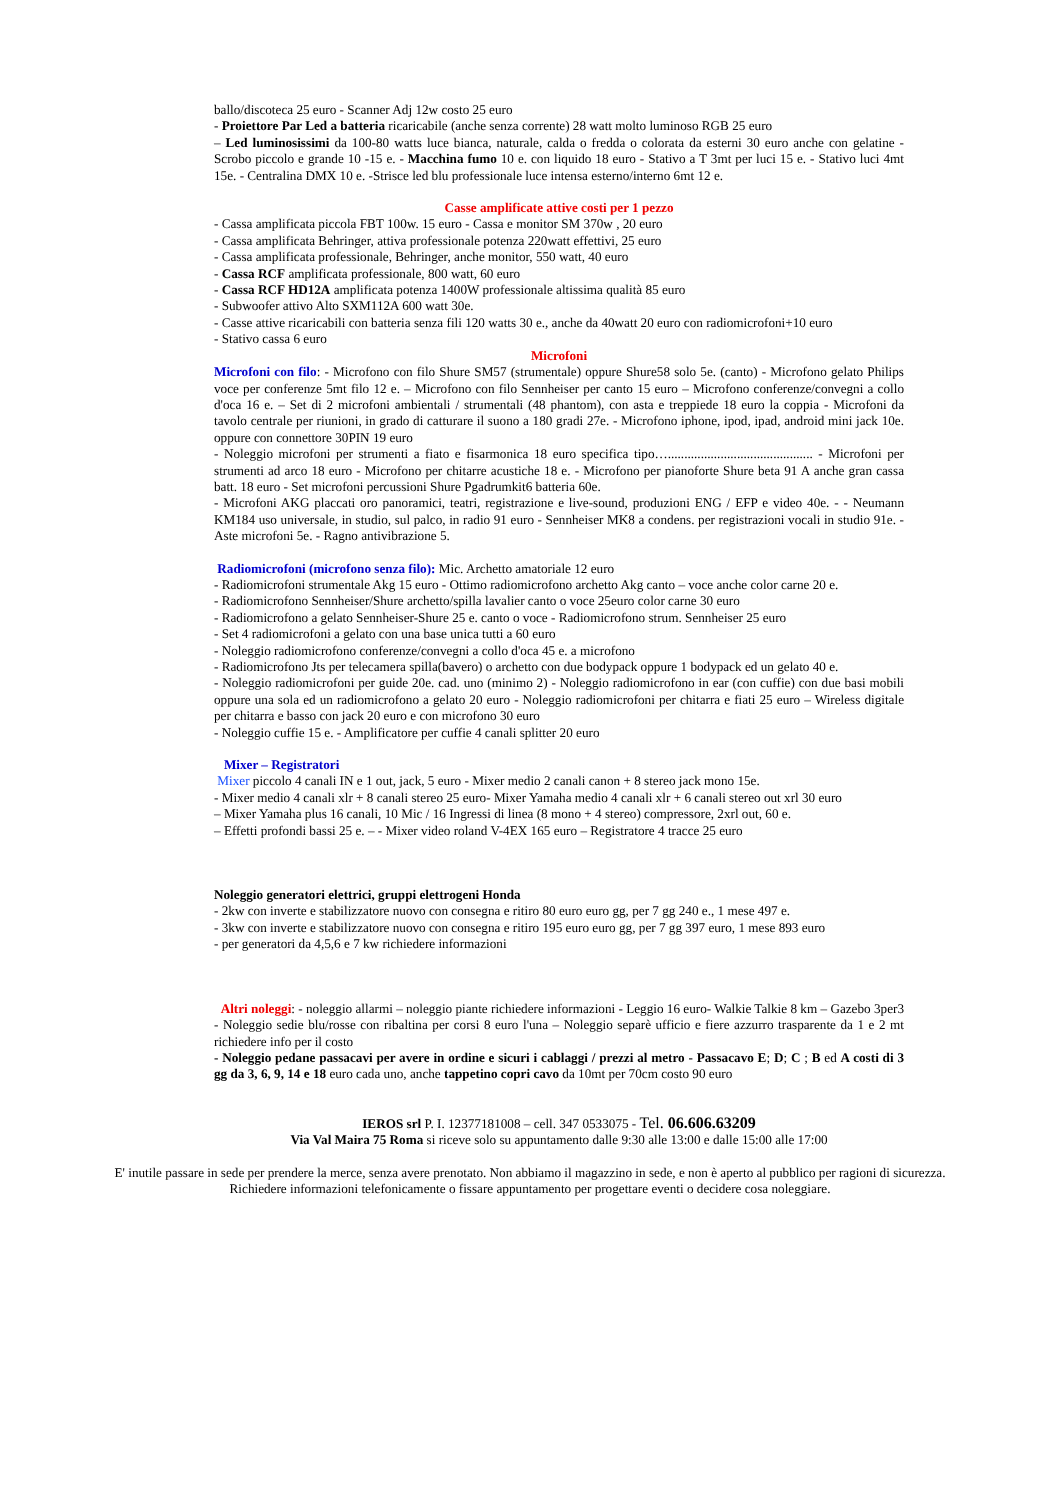ballo/discoteca 25 euro - Scanner Adj 12w costo 25 euro
- Proiettore Par Led a batteria ricaricabile (anche senza corrente) 28 watt molto luminoso RGB 25 euro
– Led luminosissimi da 100-80 watts luce bianca, naturale, calda o fredda o colorata da esterni 30 euro anche con gelatine - Scrobo piccolo e grande 10 -15 e. - Macchina fumo 10 e. con liquido 18 euro - Stativo a T 3mt per luci 15 e. - Stativo luci 4mt 15e. - Centralina DMX 10 e. -Strisce led blu professionale luce intensa esterno/interno 6mt 12 e.
Casse amplificate attive costi per 1 pezzo
- Cassa amplificata piccola FBT 100w. 15 euro - Cassa e monitor SM 370w , 20 euro
- Cassa amplificata Behringer, attiva professionale potenza 220watt effettivi, 25 euro
- Cassa amplificata professionale, Behringer, anche monitor, 550 watt, 40 euro
- Cassa RCF amplificata professionale, 800 watt, 60 euro
- Cassa RCF HD12A amplificata potenza 1400W professionale altissima qualità 85 euro
- Subwoofer attivo Alto SXM112A 600 watt 30e.
- Casse attive ricaricabili con batteria senza fili 120 watts 30 e., anche da 40watt 20 euro con radiomicrofoni+10 euro
- Stativo cassa 6 euro
Microfoni
Microfoni con filo: - Microfono con filo Shure SM57 (strumentale) oppure Shure58 solo 5e. (canto) - Microfono gelato Philips voce per conferenze 5mt filo 12 e. – Microfono con filo Sennheiser per canto 15 euro – Microfono conferenze/convegni a collo d'oca 16 e. – Set di 2 microfoni ambientali / strumentali (48 phantom), con asta e treppiede 18 euro la coppia - Microfoni da tavolo centrale per riunioni, in grado di catturare il suono a 180 gradi 27e. - Microfono iphone, ipod, ipad, android mini jack 10e. oppure con connettore 30PIN 19 euro
- Noleggio microfoni per strumenti a fiato e fisarmonica 18 euro specifica tipo…............................................ - Microfoni per strumenti ad arco 18 euro - Microfono per chitarre acustiche 18 e. - Microfono per pianoforte Shure beta 91 A anche gran cassa batt. 18 euro - Set microfoni percussioni Shure Pgadrumkit6 batteria 60e.
- Microfoni AKG placcati oro panoramici, teatri, registrazione e live-sound, produzioni ENG / EFP e video 40e. - - Neumann KM184 uso universale, in studio, sul palco, in radio 91 euro - Sennheiser MK8 a condens. per registrazioni vocali in studio 91e. - Aste microfoni 5e. - Ragno antivibrazione 5.
Radiomicrofoni (microfono senza filo): Mic. Archetto amatoriale 12 euro
- Radiomicrofoni strumentale Akg 15 euro - Ottimo radiomicrofono archetto Akg canto – voce anche color carne 20 e.
- Radiomicrofono Sennheiser/Shure archetto/spilla lavalier canto o voce 25euro color carne 30 euro
- Radiomicrofono a gelato Sennheiser-Shure 25 e. canto o voce - Radiomicrofono strum. Sennheiser 25 euro
- Set 4 radiomicrofoni a gelato con una base unica tutti a 60 euro
- Noleggio radiomicrofono conferenze/convegni a collo d'oca 45 e. a microfono
- Radiomicrofono Jts per telecamera spilla(bavero) o archetto con due bodypack oppure 1 bodypack ed un gelato 40 e.
- Noleggio radiomicrofoni per guide 20e. cad. uno (minimo 2) - Noleggio radiomicrofono in ear (con cuffie) con due basi mobili oppure una sola ed un radiomicrofono a gelato 20 euro - Noleggio radiomicrofoni per chitarra e fiati 25 euro – Wireless digitale per chitarra e basso con jack 20 euro e con microfono 30 euro
- Noleggio cuffie 15 e. - Amplificatore per cuffie 4 canali splitter 20 euro
Mixer – Registratori
Mixer piccolo 4 canali IN e 1 out, jack, 5 euro - Mixer medio 2 canali canon + 8 stereo jack mono 15e.
- Mixer medio 4 canali xlr + 8 canali stereo 25 euro- Mixer Yamaha medio 4 canali xlr + 6 canali stereo out xrl 30 euro
– Mixer Yamaha plus 16 canali, 10 Mic / 16 Ingressi di linea (8 mono + 4 stereo) compressore, 2xrl out, 60 e.
– Effetti profondi bassi 25 e. – - Mixer video roland V-4EX 165 euro – Registratore 4 tracce 25 euro
Noleggio generatori elettrici, gruppi elettrogeni Honda
- 2kw con inverte e stabilizzatore nuovo con consegna e ritiro 80 euro euro gg, per 7 gg 240 e., 1 mese 497 e.
- 3kw con inverte e stabilizzatore nuovo con consegna e ritiro 195 euro euro gg, per 7 gg 397 euro, 1 mese 893 euro
- per generatori da 4,5,6 e 7 kw richiedere informazioni
Altri noleggi: - noleggio allarmi – noleggio piante richiedere informazioni - Leggio 16 euro- Walkie Talkie 8 km – Gazebo 3per3 - Noleggio sedie blu/rosse con ribaltina per corsi 8 euro l'una – Noleggio separè ufficio e fiere azzurro trasparente da 1 e 2 mt richiedere info per il costo
- Noleggio pedane passacavi per avere in ordine e sicuri i cablaggi / prezzi al metro - Passacavo E; D; C ; B ed A costi di 3 gg da 3, 6, 9, 14 e 18 euro cada uno, anche tappetino copri cavo da 10mt per 70cm costo 90 euro
IEROS srl P. I. 12377181008 – cell. 347 0533075 - Tel. 06.606.63209
Via Val Maira 75 Roma si riceve solo su appuntamento dalle 9:30 alle 13:00 e dalle 15:00 alle 17:00
E' inutile passare in sede per prendere la merce, senza avere prenotato. Non abbiamo il magazzino in sede, e non è aperto al pubblico per ragioni di sicurezza. Richiedere informazioni telefonicamente o fissare appuntamento per progettare eventi o decidere cosa noleggiare.